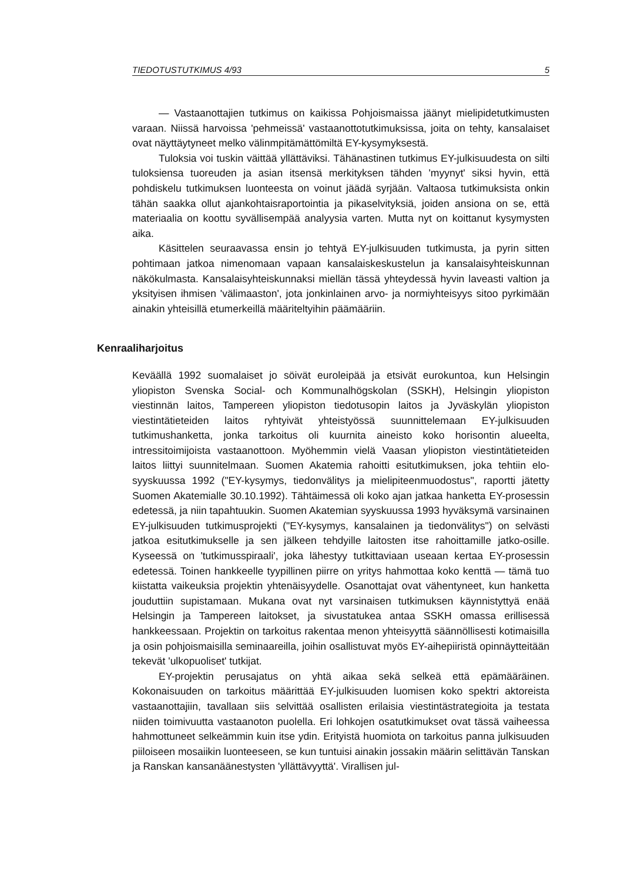TIEDOTUSTUTKIMUS 4/93 5
— Vastaanottajien tutkimus on kaikissa Pohjoismaissa jäänyt mielipidetutkimusten varaan. Niissä harvoissa 'pehmeissä' vastaanottotutkimuksissa, joita on tehty, kansalaiset ovat näyttäytyneet melko välinmpitämättömiltä EY-kysymyksestä.
Tuloksia voi tuskin väittää yllättäviksi. Tähänastinen tutkimus EY-julkisuudesta on silti tuloksiensa tuoreuden ja asian itsensä merkityksen tähden 'myynyt' siksi hyvin, että pohdiskelu tutkimuksen luonteesta on voinut jäädä syrjään. Valtaosa tutkimuksista onkin tähän saakka ollut ajankohtaisraportointia ja pikaselvityksiä, joiden ansiona on se, että materiaalia on koottu syvällisempää analyysia varten. Mutta nyt on koittanut kysymysten aika.
Käsittelen seuraavassa ensin jo tehtyä EY-julkisuuden tutkimusta, ja pyrin sitten pohtimaan jatkoa nimenomaan vapaan kansalaiskeskustelun ja kansalaisyhteiskunnan näkökulmasta. Kansalaisyhteiskunnaksi miellän tässä yhteydessä hyvin laveasti valtion ja yksityisen ihmisen 'välimaaston', jota jonkinlainen arvo- ja normiyhteisyys sitoo pyrkimään ainakin yhteisillä etumerkeillä määriteltyihin päämääriin.
Kenraaliharjoitus
Keväällä 1992 suomalaiset jo söivät euroleipää ja etsivät eurokuntoa, kun Helsingin yliopiston Svenska Social- och Kommunalhögskolan (SSKH), Helsingin yliopiston viestinnän laitos, Tampereen yliopiston tiedotusopin laitos ja Jyväskylän yliopiston viestintätieteiden laitos ryhtyivät yhteistyössä suunnittelemaan EY-julkisuuden tutkimushanketta, jonka tarkoitus oli kuurnita aineisto koko horisontin alueelta, intressitoimijoista vastaanottoon. Myöhemmin vielä Vaasan yliopiston viestintätieteiden laitos liittyi suunnitelmaan. Suomen Akatemia rahoitti esitutkimuksen, joka tehtiin elo-syyskuussa 1992 ("EY-kysymys, tiedonvälitys ja mielipiteenmuodostus", raportti jätetty Suomen Akatemialle 30.10.1992). Tähtäimessä oli koko ajan jatkaa hanketta EY-prosessin edetessä, ja niin tapahtuukin. Suomen Akatemian syyskuussa 1993 hyväksymä varsinainen EY-julkisuuden tutkimusprojekti ("EY-kysymys, kansalainen ja tiedonvälitys") on selvästi jatkoa esitutkimukselle ja sen jälkeen tehdyille laitosten itse rahoittamille jatko-osille. Kyseessä on 'tutkimusspiraali', joka lähestyy tutkittaviaan useaan kertaa EY-prosessin edetessä. Toinen hankkeelle tyypillinen piirre on yritys hahmottaa koko kenttä — tämä tuo kiistatta vaikeuksia projektin yhtenäisyydelle. Osanottajat ovat vähentyneet, kun hanketta jouduttiin supistamaan. Mukana ovat nyt varsinaisen tutkimuksen käynnistyttyä enää Helsingin ja Tampereen laitokset, ja sivustatukea antaa SSKH omassa erillisessä hankkeessaan. Projektin on tarkoitus rakentaa menon yhteisyyttä säännöllisesti kotimaisilla ja osin pohjoismaisilla seminaareilla, joihin osallistuvat myös EY-aihepiiristä opinnäytteitään tekevät 'ulkopuoliset' tutkijat.
EY-projektin perusajatus on yhtä aikaa sekä selkeä että epämääräinen. Kokonaisuuden on tarkoitus määrittää EY-julkisuuden luomisen koko spektri aktoreista vastaanottajiin, tavallaan siis selvittää osallisten erilaisia viestintästrategioita ja testata niiden toimivuutta vastaanoton puolella. Eri lohkojen osatutkimukset ovat tässä vaiheessa hahmottuneet selkeämmin kuin itse ydin. Erityistä huomiota on tarkoitus panna julkisuuden piiloiseen mosaiikin luonteeseen, se kun tuntuisi ainakin jossakin määrin selittävän Tanskan ja Ranskan kansanäänestysten 'yllättävyyttä'. Virallisen jul-